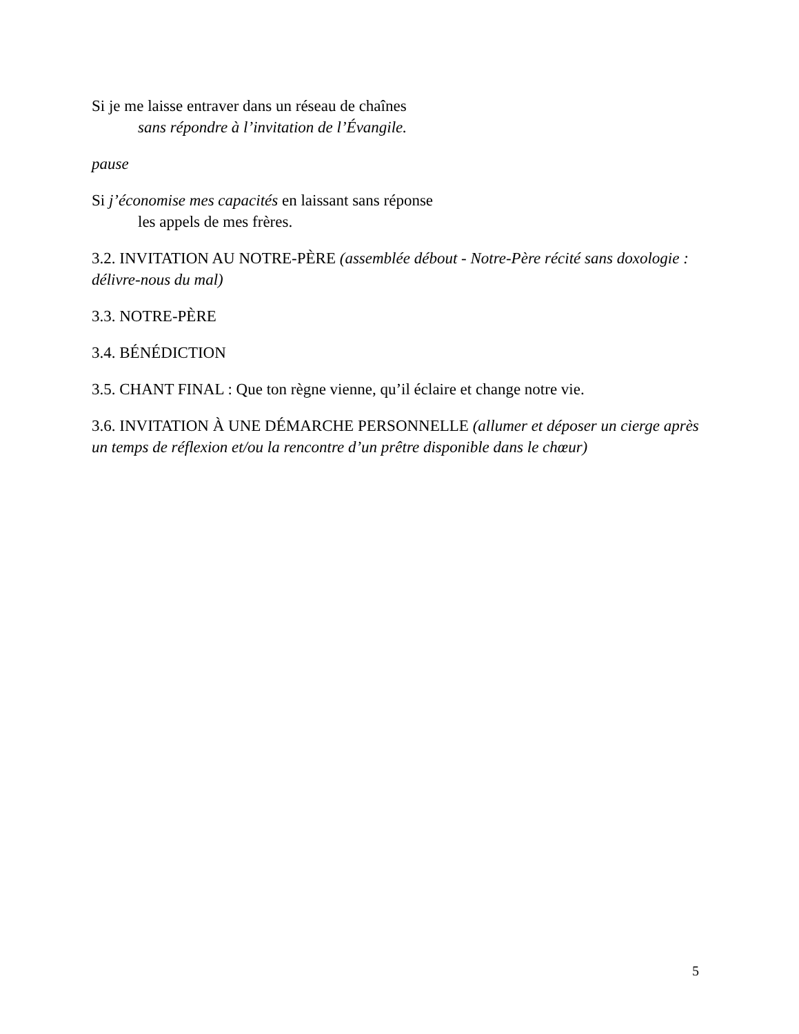Si je me laisse entraver dans un réseau de chaînes
sans répondre à l’invitation de l’Évangile.
pause
Si j’économise mes capacités en laissant sans réponse
les appels de mes frères.
3.2. INVITATION AU NOTRE-PÈRE (assemblée débout - Notre-Père récité sans doxologie : délivre-nous du mal)
3.3. NOTRE-PÈRE
3.4. BÉNÉDICTION
3.5. CHANT FINAL : Que ton règne vienne, qu’il éclaire et change notre vie.
3.6. INVITATION À UNE DÉMARCHE PERSONNELLE (allumer et déposer un cierge après un temps de réflexion et/ou la rencontre d’un prêtre disponible dans le chœur)
5